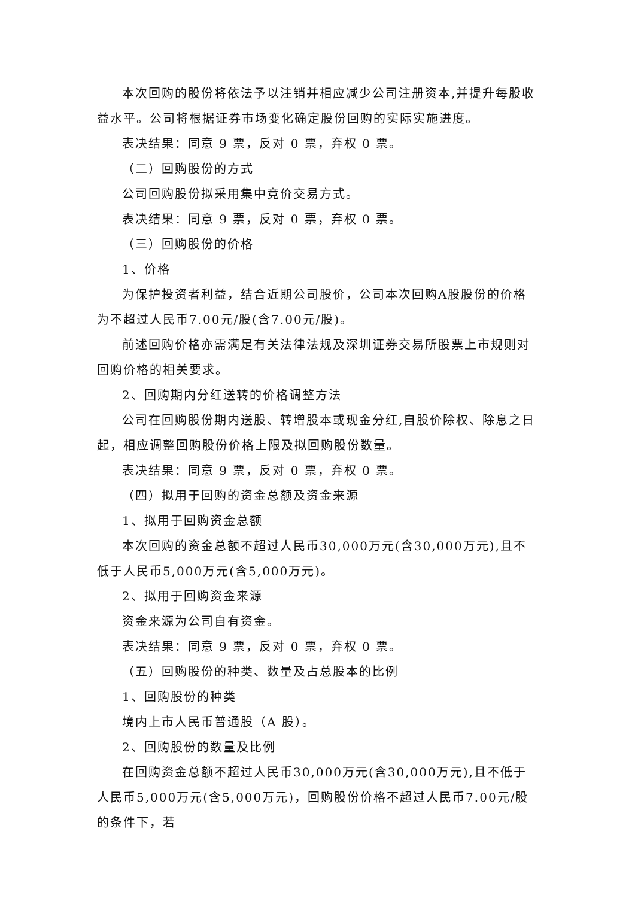本次回购的股份将依法予以注销并相应减少公司注册资本,并提升每股收益水平。公司将根据证券市场变化确定股份回购的实际实施进度。
表决结果：同意 9 票，反对 0 票，弃权 0 票。
（二）回购股份的方式
公司回购股份拟采用集中竞价交易方式。
表决结果：同意 9 票，反对 0 票，弃权 0 票。
（三）回购股份的价格
1、价格
为保护投资者利益，结合近期公司股价，公司本次回购A股股份的价格为不超过人民币7.00元/股(含7.00元/股)。
前述回购价格亦需满足有关法律法规及深圳证券交易所股票上市规则对回购价格的相关要求。
2、回购期内分红送转的价格调整方法
公司在回购股份期内送股、转增股本或现金分红,自股价除权、除息之日起，相应调整回购股份价格上限及拟回购股份数量。
表决结果：同意 9 票，反对 0 票，弃权 0 票。
（四）拟用于回购的资金总额及资金来源
1、拟用于回购资金总额
本次回购的资金总额不超过人民币30,000万元(含30,000万元),且不低于人民币5,000万元(含5,000万元)。
2、拟用于回购资金来源
资金来源为公司自有资金。
表决结果：同意 9 票，反对 0 票，弃权 0 票。
（五）回购股份的种类、数量及占总股本的比例
1、回购股份的种类
境内上市人民币普通股（A 股）。
2、回购股份的数量及比例
在回购资金总额不超过人民币30,000万元(含30,000万元),且不低于人民币5,000万元(含5,000万元)，回购股份价格不超过人民币7.00元/股的条件下，若